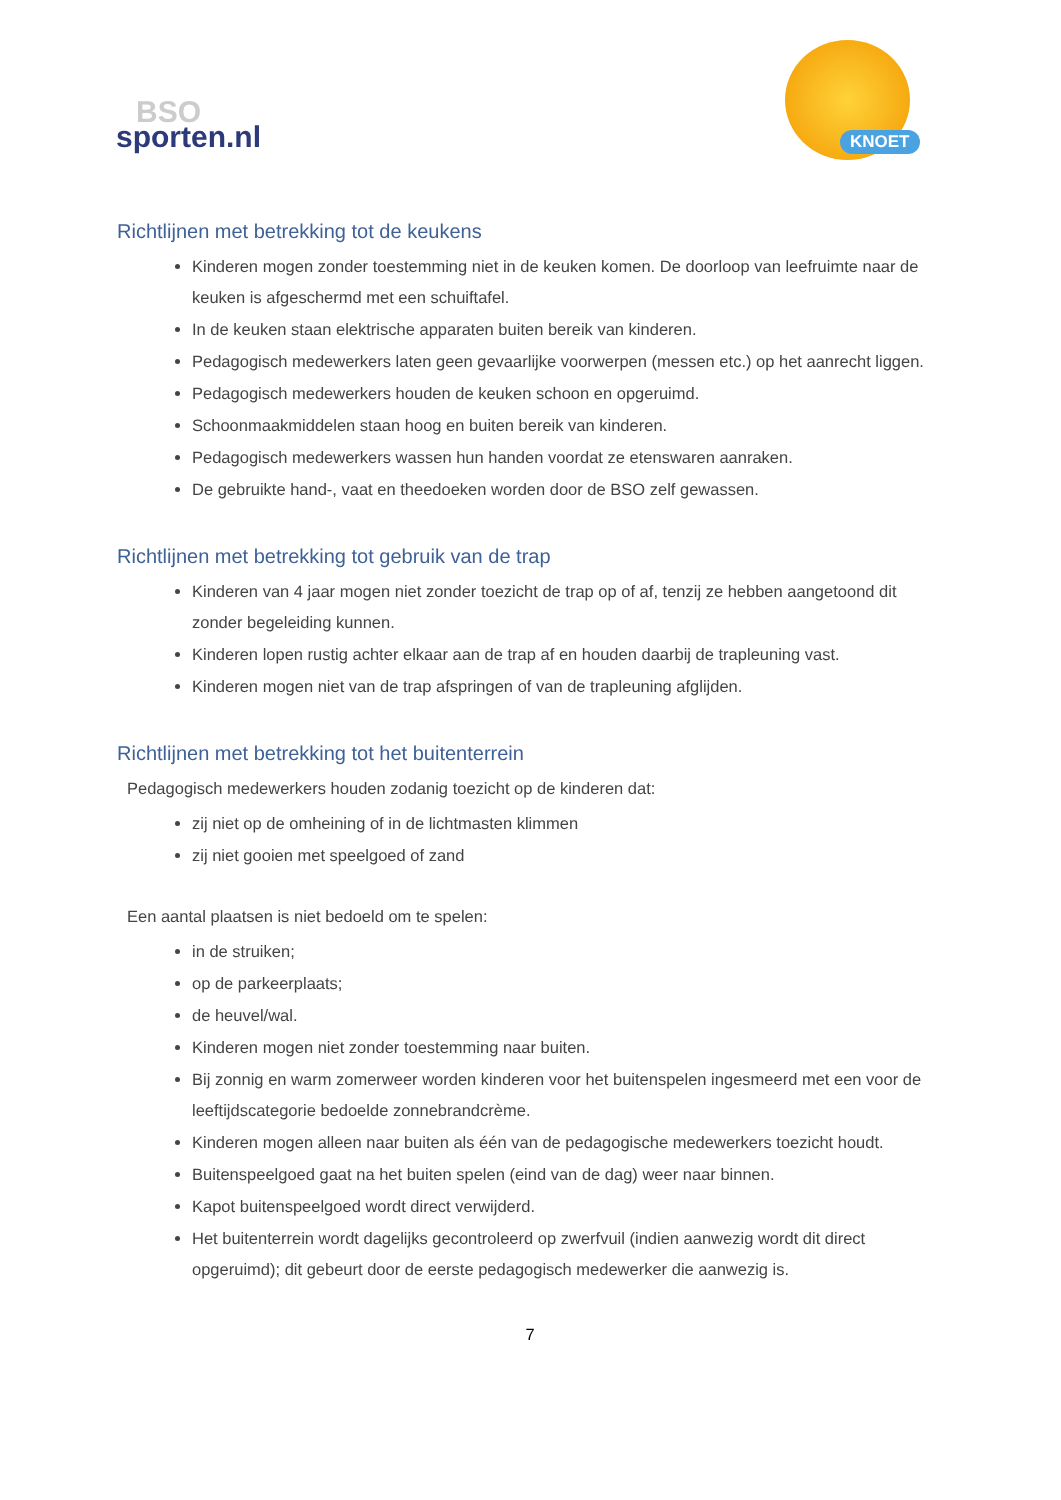BSO
sporten.nl
KNOET
Richtlijnen met betrekking tot de keukens
Kinderen mogen zonder toestemming niet in de keuken komen. De doorloop van leefruimte naar de keuken is afgeschermd met een schuiftafel.
In de keuken staan elektrische apparaten buiten bereik van kinderen.
Pedagogisch medewerkers laten geen gevaarlijke voorwerpen (messen etc.) op het aanrecht liggen.
Pedagogisch medewerkers houden de keuken schoon en opgeruimd.
Schoonmaakmiddelen staan hoog en buiten bereik van kinderen.
Pedagogisch medewerkers wassen hun handen voordat ze etenswaren aanraken.
De gebruikte hand-, vaat en theedoeken worden door de BSO zelf gewassen.
Richtlijnen met betrekking tot gebruik van de trap
Kinderen van 4 jaar mogen niet zonder toezicht de trap op of af, tenzij ze hebben aangetoond dit zonder begeleiding kunnen.
Kinderen lopen rustig achter elkaar aan de trap af en houden daarbij de trapleuning vast.
Kinderen mogen niet van de trap afspringen of van de trapleuning afglijden.
Richtlijnen met betrekking tot het buitenterrein
Pedagogisch medewerkers houden zodanig toezicht op de kinderen dat:
zij niet op de omheining of in de lichtmasten klimmen
zij niet gooien met speelgoed of zand
Een aantal plaatsen is niet bedoeld om te spelen:
in de struiken;
op de parkeerplaats;
de heuvel/wal.
Kinderen mogen niet zonder toestemming naar buiten.
Bij zonnig en warm zomerweer worden kinderen voor het buitenspelen ingesmeerd met een voor de leeftijdscategorie bedoelde zonnebrandcrème.
Kinderen mogen alleen naar buiten als één van de pedagogische medewerkers toezicht houdt.
Buitenspeelgoed gaat na het buiten spelen (eind van de dag) weer naar binnen.
Kapot buitenspeelgoed wordt direct verwijderd.
Het buitenterrein wordt dagelijks gecontroleerd op zwerfvuil (indien aanwezig wordt dit direct opgeruimd); dit gebeurt door de eerste pedagogisch medewerker die aanwezig is.
7